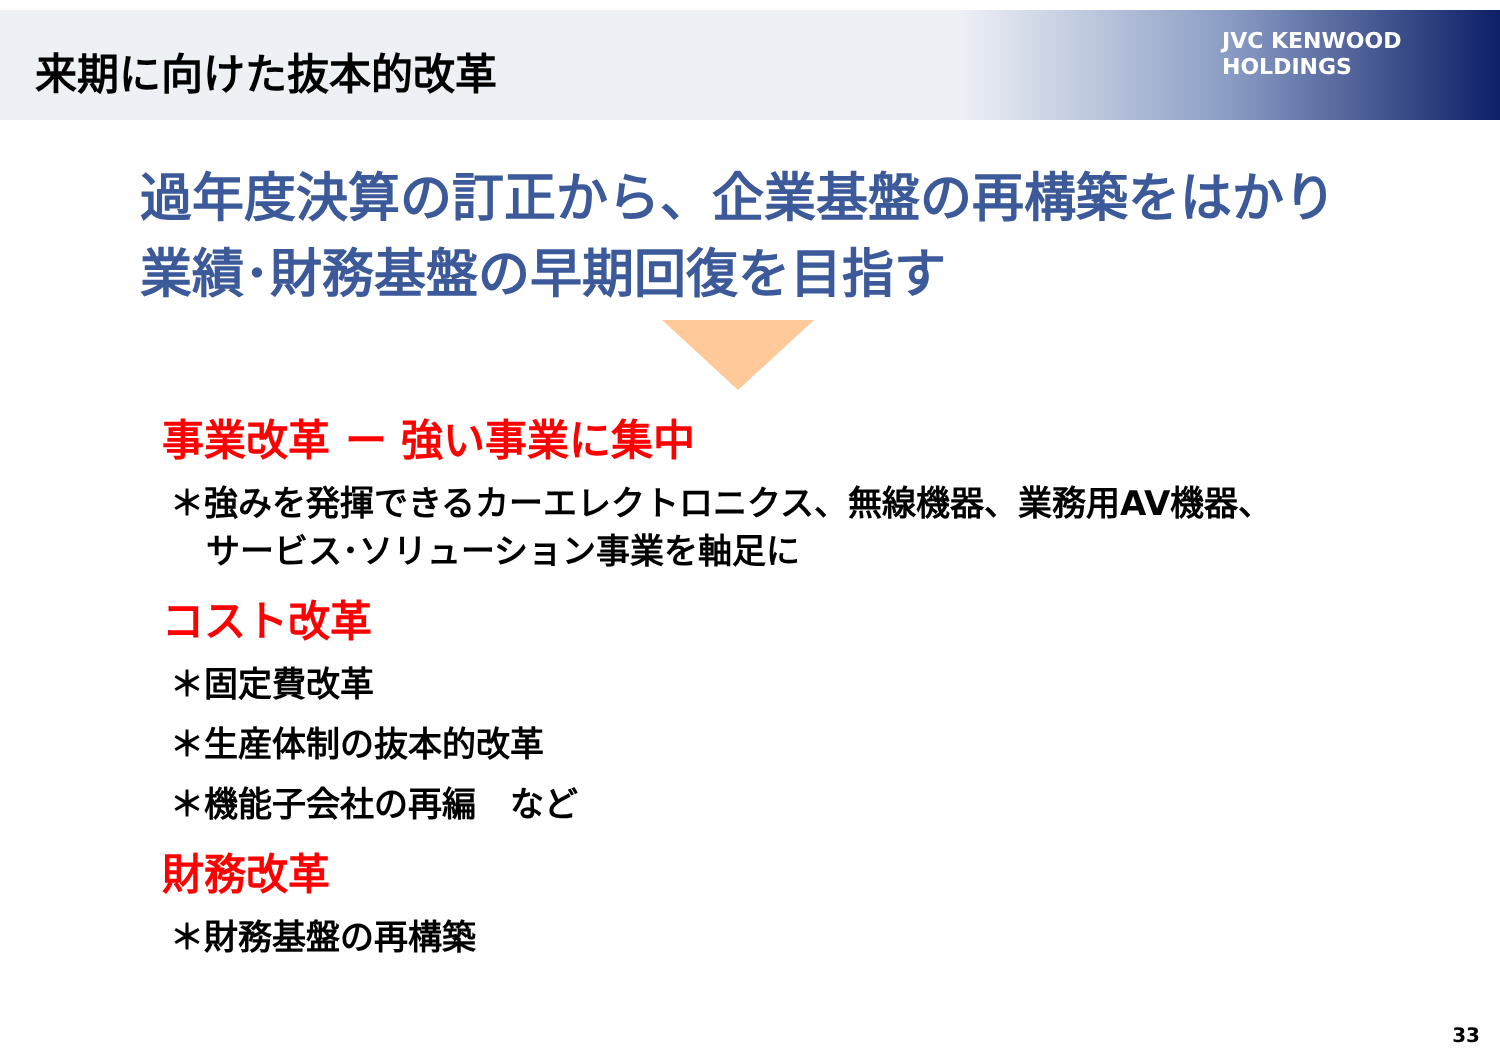来期に向けた抜本的改革
JVC KENWOOD
HOLDINGS
過年度決算の訂正から、企業基盤の再構築をはかり
業績･財務基盤の早期回復を目指す
事業改革 ー 強い事業に集中
＊強みを発揮できるカーエレクトロニクス、無線機器、業務用AV機器、
サービス･ソリューション事業を軸足に
コスト改革
＊固定費改革
＊生産体制の抜本的改革
＊機能子会社の再編　など
財務改革
＊財務基盤の再構築
33